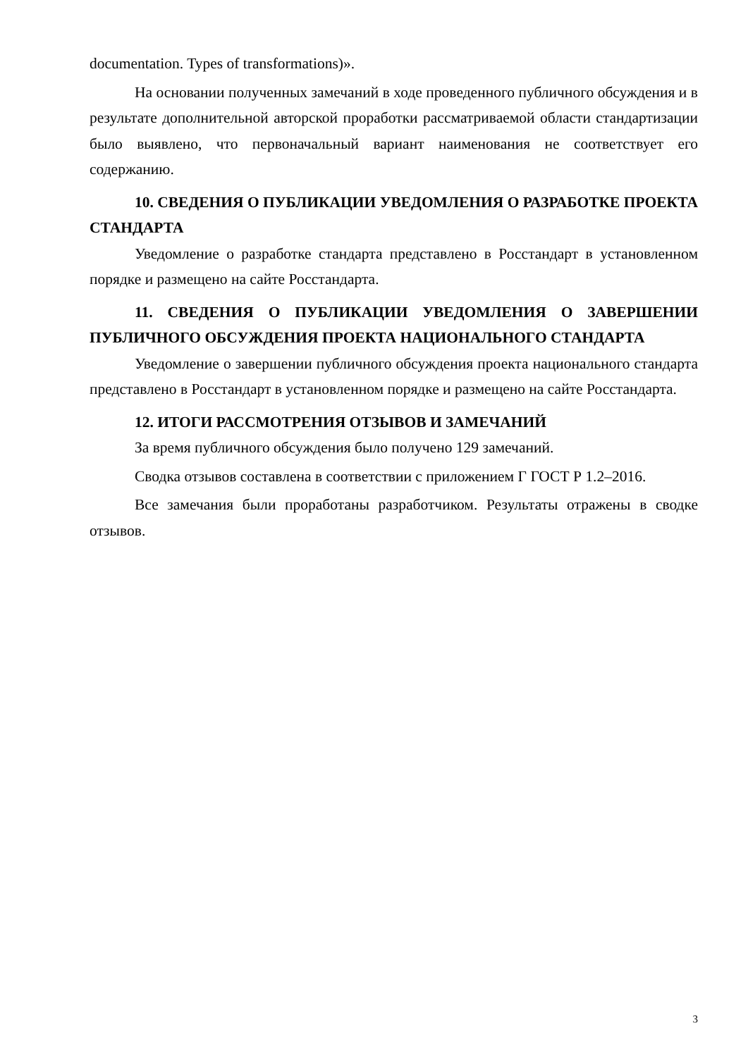documentation. Types of transformations)».
На основании полученных замечаний в ходе проведенного публичного обсуждения и в результате дополнительной авторской проработки рассматриваемой области стандартизации было выявлено, что первоначальный вариант наименования не соответствует его содержанию.
10. СВЕДЕНИЯ О ПУБЛИКАЦИИ УВЕДОМЛЕНИЯ О РАЗРАБОТКЕ ПРОЕКТА СТАНДАРТА
Уведомление о разработке стандарта представлено в Росстандарт в установленном порядке и размещено на сайте Росстандарта.
11. СВЕДЕНИЯ О ПУБЛИКАЦИИ УВЕДОМЛЕНИЯ О ЗАВЕРШЕНИИ ПУБЛИЧНОГО ОБСУЖДЕНИЯ ПРОЕКТА НАЦИОНАЛЬНОГО СТАНДАРТА
Уведомление о завершении публичного обсуждения проекта национального стандарта представлено в Росстандарт в установленном порядке и размещено на сайте Росстандарта.
12. ИТОГИ РАССМОТРЕНИЯ ОТЗЫВОВ И ЗАМЕЧАНИЙ
За время публичного обсуждения было получено 129 замечаний.
Сводка отзывов составлена в соответствии с приложением Г ГОСТ Р 1.2–2016.
Все замечания были проработаны разработчиком. Результаты отражены в сводке отзывов.
3